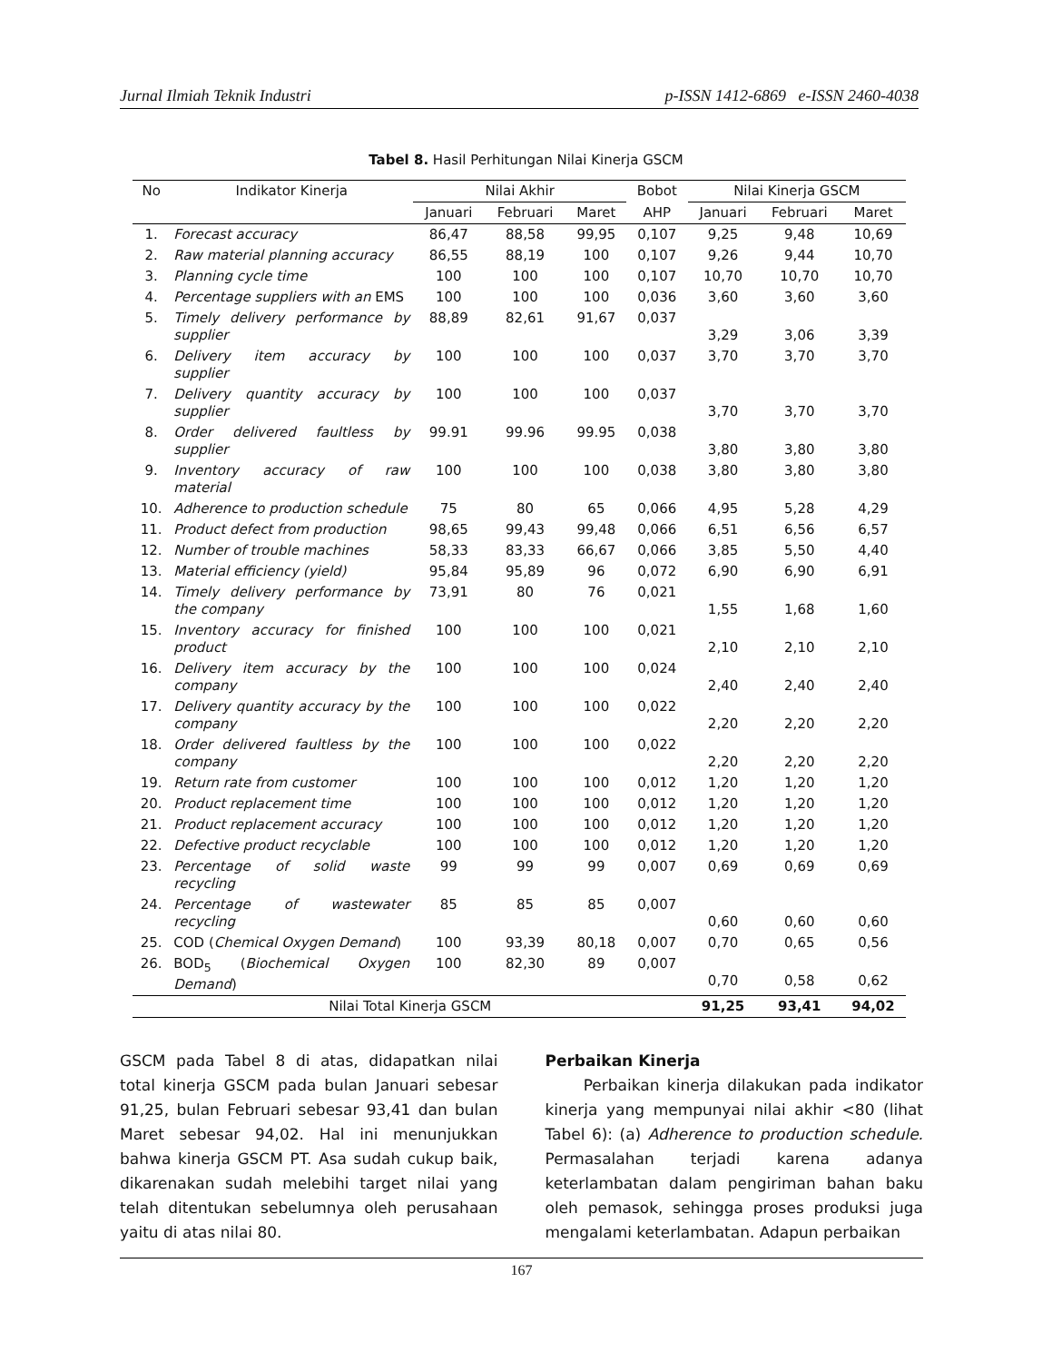Jurnal Ilmiah Teknik Industri p-ISSN 1412-6869 e-ISSN 2460-4038
Tabel 8. Hasil Perhitungan Nilai Kinerja GSCM
| No | Indikator Kinerja | Nilai Akhir | | | Bobot | Nilai Kinerja GSCM | | |
| --- | --- | --- | --- | --- | --- | --- | --- | --- |
| | | Januari | Februari | Maret | AHP | Januari | Februari | Maret |
| 1. | Forecast accuracy | 86,47 | 88,58 | 99,95 | 0,107 | 9,25 | 9,48 | 10,69 |
| 2. | Raw material planning accuracy | 86,55 | 88,19 | 100 | 0,107 | 9,26 | 9,44 | 10,70 |
| 3. | Planning cycle time | 100 | 100 | 100 | 0,107 | 10,70 | 10,70 | 10,70 |
| 4. | Percentage suppliers with an EMS | 100 | 100 | 100 | 0,036 | 3,60 | 3,60 | 3,60 |
| 5. | Timely delivery performance by supplier | 88,89 | 82,61 | 91,67 | 0,037 | 3,29 | 3,06 | 3,39 |
| 6. | Delivery item accuracy by supplier | 100 | 100 | 100 | 0,037 | 3,70 | 3,70 | 3,70 |
| 7. | Delivery quantity accuracy by supplier | 100 | 100 | 100 | 0,037 | 3,70 | 3,70 | 3,70 |
| 8. | Order delivered faultless by supplier | 99.91 | 99.96 | 99.95 | 0,038 | 3,80 | 3,80 | 3,80 |
| 9. | Inventory accuracy of raw material | 100 | 100 | 100 | 0,038 | 3,80 | 3,80 | 3,80 |
| 10. | Adherence to production schedule | 75 | 80 | 65 | 0,066 | 4,95 | 5,28 | 4,29 |
| 11. | Product defect from production | 98,65 | 99,43 | 99,48 | 0,066 | 6,51 | 6,56 | 6,57 |
| 12. | Number of trouble machines | 58,33 | 83,33 | 66,67 | 0,066 | 3,85 | 5,50 | 4,40 |
| 13. | Material efficiency (yield) | 95,84 | 95,89 | 96 | 0,072 | 6,90 | 6,90 | 6,91 |
| 14. | Timely delivery performance by the company | 73,91 | 80 | 76 | 0,021 | 1,55 | 1,68 | 1,60 |
| 15. | Inventory accuracy for finished product | 100 | 100 | 100 | 0,021 | 2,10 | 2,10 | 2,10 |
| 16. | Delivery item accuracy by the company | 100 | 100 | 100 | 0,024 | 2,40 | 2,40 | 2,40 |
| 17. | Delivery quantity accuracy by the company | 100 | 100 | 100 | 0,022 | 2,20 | 2,20 | 2,20 |
| 18. | Order delivered faultless by the company | 100 | 100 | 100 | 0,022 | 2,20 | 2,20 | 2,20 |
| 19. | Return rate from customer | 100 | 100 | 100 | 0,012 | 1,20 | 1,20 | 1,20 |
| 20. | Product replacement time | 100 | 100 | 100 | 0,012 | 1,20 | 1,20 | 1,20 |
| 21. | Product replacement accuracy | 100 | 100 | 100 | 0,012 | 1,20 | 1,20 | 1,20 |
| 22. | Defective product recyclable | 100 | 100 | 100 | 0,012 | 1,20 | 1,20 | 1,20 |
| 23. | Percentage of solid waste recycling | 99 | 99 | 99 | 0,007 | 0,69 | 0,69 | 0,69 |
| 24. | Percentage of wastewater recycling | 85 | 85 | 85 | 0,007 | 0,60 | 0,60 | 0,60 |
| 25. | COD ( Chemical Oxygen Demand ) | 100 | 93,39 | 80,18 | 0,007 | 0,70 | 0,65 | 0,56 |
| 26. | BOD<sub>5</sub> ( Biochemical Oxygen Demand ) | 100 | 82,30 | 89 | 0,007 | 0,70 | 0,58 | 0,62 |
| Nilai Total Kinerja GSCM | | | | | | 91,25 | 93,41 | 94,02 |
GSCM pada Tabel 8 di atas, didapatkan nilai total kinerja GSCM pada bulan Januari sebesar 91,25, bulan Februari sebesar 93,41 dan bulan Maret sebesar 94,02. Hal ini menunjukkan bahwa kinerja GSCM PT. Asa sudah cukup baik, dikarenakan sudah melebihi target nilai yang telah ditentukan sebelumnya oleh perusahaan yaitu di atas nilai 80.
Perbaikan Kinerja
Perbaikan kinerja dilakukan pada indikator kinerja yang mempunyai nilai akhir <80 (lihat Tabel 6): (a) Adherence to production schedule. Permasalahan terjadi karena adanya keterlambatan dalam pengiriman bahan baku oleh pemasok, sehingga proses produksi juga mengalami keterlambatan. Adapun perbaikan
167